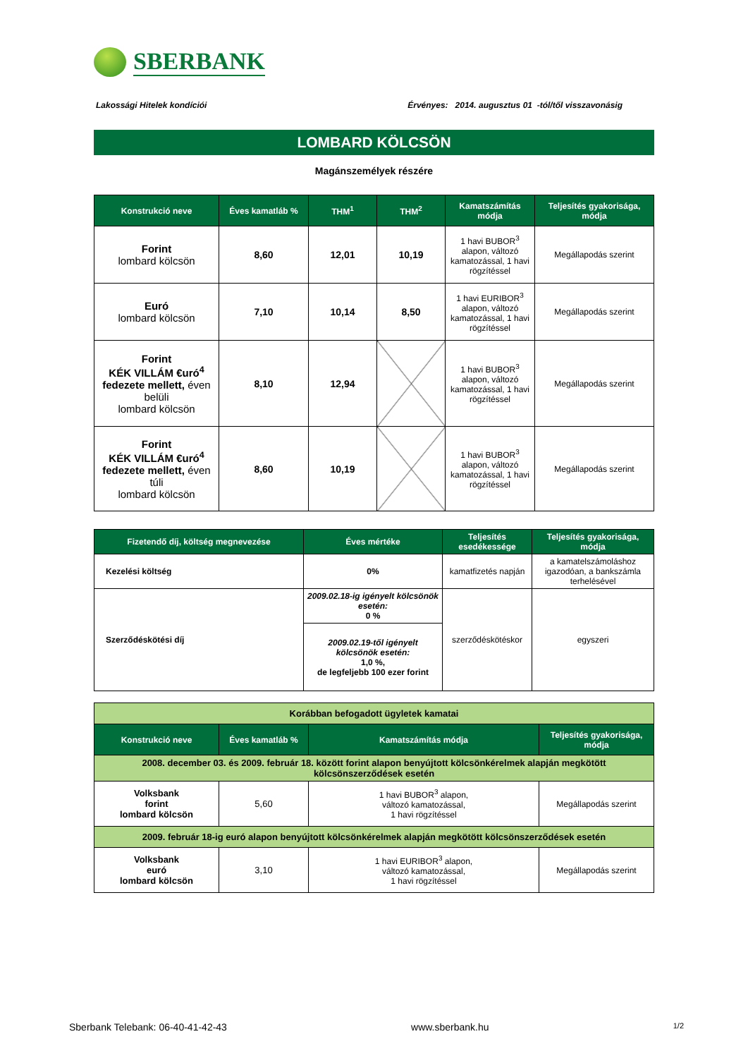SBERBANK
Lakossági Hitelek kondíciói Érvényes: 2014. augusztus 01 -tól/től visszavonásig
LOMBARD KÖLCSÖN
Magánszemélyek részére
| Konstrukció neve | Éves kamatláb % | THM<sup>1</sup> | THM<sup>2</sup> | Kamatszámítás módja | Teljesítés gyakorisága, módja |
| --- | --- | --- | --- | --- | --- |
| Forint lombard kölcsön | 8,60 | 12,01 | 10,19 | 1 havi BUBOR<sup>3</sup> alapon, változó kamatozással, 1 havi rögzítéssel | Megállapodás szerint |
| Euró lombard kölcsön | 7,10 | 10,14 | 8,50 | 1 havi EURIBOR<sup>3</sup> alapon, változó kamatozással, 1 havi rögzítéssel | Megállapodás szerint |
| Forint KÉK VILLÁM €uró<sup>4</sup> fedezete mellett, éven belüli lombard kölcsön | 8,10 | 12,94 | | 1 havi BUBOR<sup>3</sup> alapon, változó kamatozással, 1 havi rögzítéssel | Megállapodás szerint |
| Forint KÉK VILLÁM €uró<sup>4</sup> fedezete mellett, éven túli lombard kölcsön | 8,60 | 10,19 | | 1 havi BUBOR<sup>3</sup> alapon, változó kamatozással, 1 havi rögzítéssel | Megállapodás szerint |
| Fizetendő díj, költség megnevezése | Éves mértéke | Teljesítés esedékessége | Teljesítés gyakorisága, módja |
| --- | --- | --- | --- |
| Kezelési költség | 0% | kamatfizetés napján | a kamatelszámoláshoz igazodóan, a bankszámla terhelésével |
| Szerződéskötési díj | 2009.02.18-ig igényelt kölcsönök esetén: 0 % | szerződéskötéskor | egyszeri |
| | 2009.02.19-től igényelt kölcsönök esetén: 1,0 %, de legfeljebb 100 ezer forint | | |
| Korábban befogadott ügyletek kamatai | | | |
| Konstrukció neve | Éves kamatláb % | Kamatszámítás módja | Teljesítés gyakorisága, módja |
| 2008. december 03. és 2009. február 18. között forint alapon benyújtott kölcsönkérelmek alapján megkötött kölcsönszerződések esetén | | | |
| Volksbank forint lombard kölcsön | 5,60 | 1 havi BUBOR<sup>3</sup> alapon, változó kamatozással, 1 havi rögzítéssel | Megállapodás szerint |
| 2009. február 18-ig euró alapon benyújtott kölcsönkérelmek alapján megkötött kölcsönszerződések esetén | | | |
| Volksbank euró lombard kölcsön | 3,10 | 1 havi EURIBOR<sup>3</sup> alapon, változó kamatozással, 1 havi rögzítéssel | Megállapodás szerint |
Sberbank Telebank: 06-40-41-42-43 www.sberbank.hu 1/2